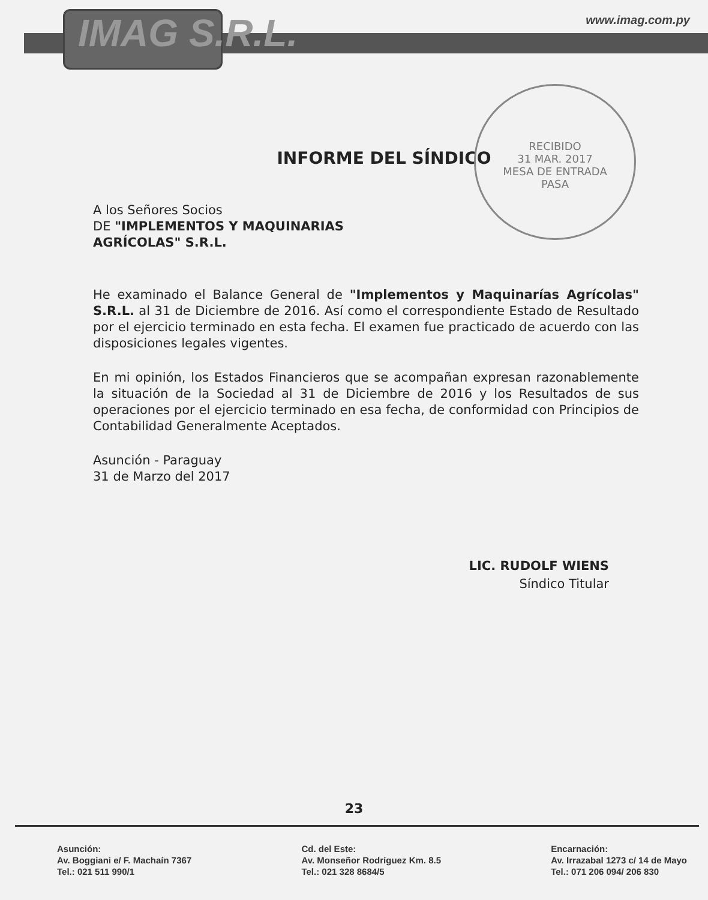IMAG S.R.L. www.imag.com.py
RECIBIDO
31 MAR. 2017
MESA DE ENTRADA
PASA
INFORME DEL SÍNDICO
A los Señores Socios
DE "IMPLEMENTOS Y MAQUINARIAS
AGRÍCOLAS" S.R.L.
He examinado el Balance General de "Implementos y Maquinarías Agrícolas" S.R.L. al 31 de Diciembre de 2016. Así como el correspondiente Estado de Resultado por el ejercicio terminado en esta fecha. El examen fue practicado de acuerdo con las disposiciones legales vigentes.
En mi opinión, los Estados Financieros que se acompañan expresan razonablemente la situación de la Sociedad al 31 de Diciembre de 2016 y los Resultados de sus operaciones por el ejercicio terminado en esa fecha, de conformidad con Principios de Contabilidad Generalmente Aceptados.
Asunción - Paraguay
31 de Marzo del 2017
LIC. RUDOLF WIENS
Síndico Titular
23
Asunción:
Av. Boggiani e/ F. Machaín 7367
Tel.: 021 511 990/1
Cd. del Este:
Av. Monseñor Rodríguez Km. 8.5
Tel.: 021 328 8684/5
Encarnación:
Av. Irrazabal 1273 c/ 14 de Mayo
Tel.: 071 206 094/ 206 830